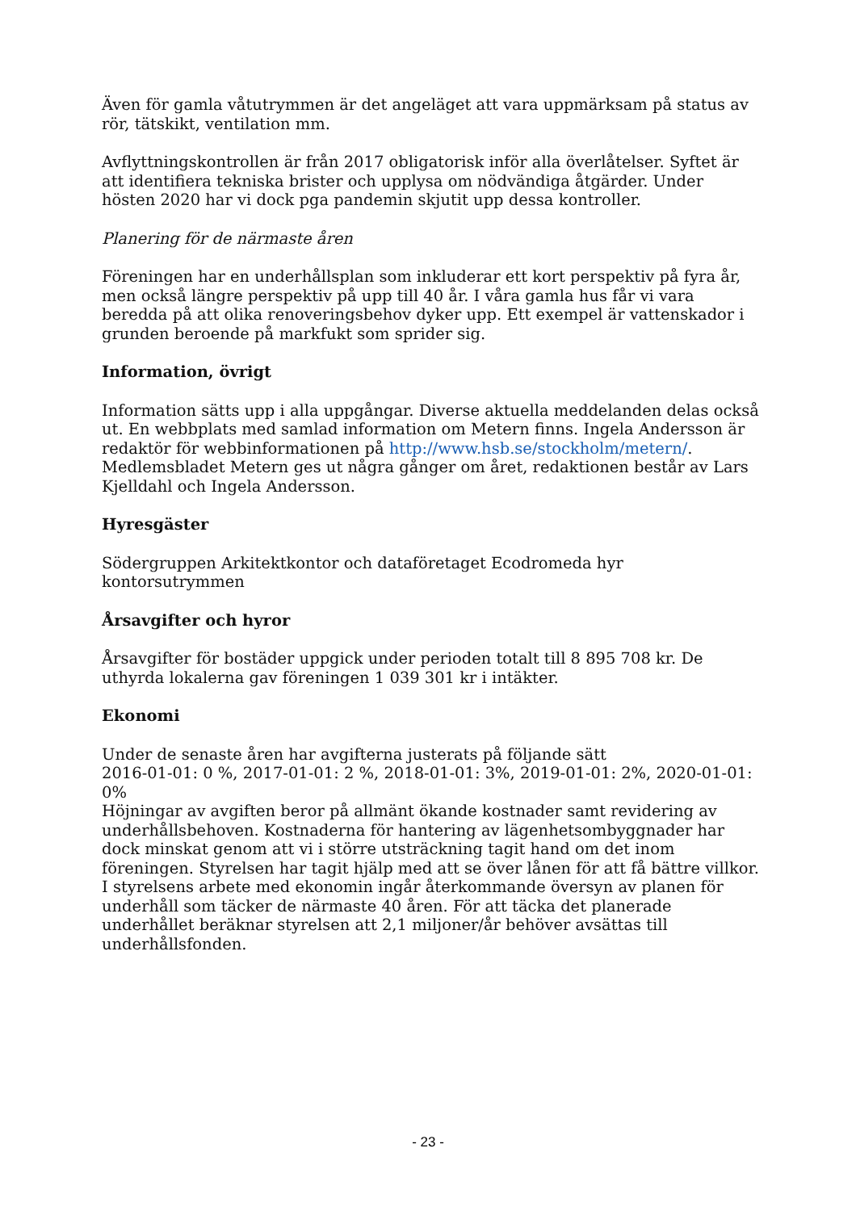Även för gamla våtutrymmen är det angeläget att vara uppmärksam på status av rör, tätskikt, ventilation mm.
Avflyttningskontrollen är från 2017 obligatorisk inför alla överlåtelser. Syftet är att identifiera tekniska brister och upplysa om nödvändiga åtgärder. Under hösten 2020 har vi dock pga pandemin skjutit upp dessa kontroller.
Planering för de närmaste åren
Föreningen har en underhållsplan som inkluderar ett kort perspektiv på fyra år, men också längre perspektiv på upp till 40 år. I våra gamla hus får vi vara beredda på att olika renoveringsbehov dyker upp. Ett exempel är vattenskador i grunden beroende på markfukt som sprider sig.
Information, övrigt
Information sätts upp i alla uppgångar. Diverse aktuella meddelanden delas också ut. En webbplats med samlad information om Metern finns. Ingela Andersson är redaktör för webbinformationen på http://www.hsb.se/stockholm/metern/. Medlemsbladet Metern ges ut några gånger om året, redaktionen består av Lars Kjelldahl och Ingela Andersson.
Hyresgäster
Södergruppen Arkitektkontor och dataföretaget Ecodromeda hyr kontorsutrymmen
Årsavgifter och hyror
Årsavgifter för bostäder uppgick under perioden totalt till 8 895 708 kr. De uthyrda lokalerna gav föreningen 1 039 301 kr i intäkter.
Ekonomi
Under de senaste åren har avgifterna justerats på följande sätt
2016-01-01: 0 %, 2017-01-01: 2 %, 2018-01-01: 3%, 2019-01-01: 2%, 2020-01-01: 0%
Höjningar av avgiften beror på allmänt ökande kostnader samt revidering av underhållsbehoven. Kostnaderna för hantering av lägenhetsombyggnader har dock minskat genom att vi i större utsträckning tagit hand om det inom föreningen. Styrelsen har tagit hjälp med att se över lånen för att få bättre villkor. I styrelsens arbete med ekonomin ingår återkommande översyn av planen för underhåll som täcker de närmaste 40 åren. För att täcka det planerade underhållet beräknar styrelsen att 2,1 miljoner/år behöver avsättas till underhållsfonden.
- 23 -